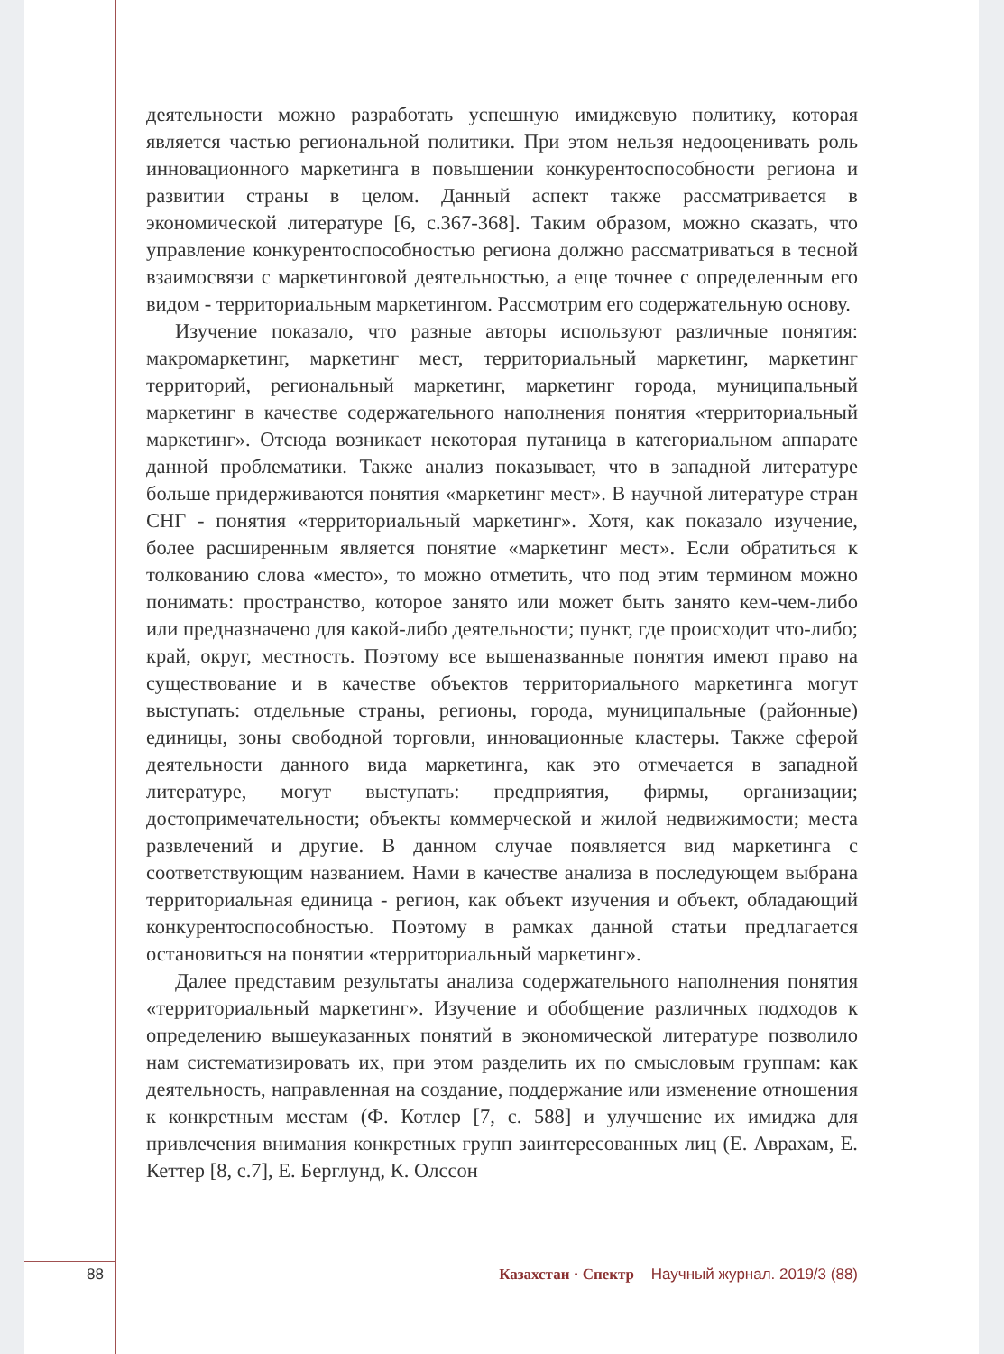деятельности можно разработать успешную имиджевую политику, которая является частью региональной политики. При этом нельзя недооценивать роль инновационного маркетинга в повышении конкурентоспособности региона и развитии страны в целом. Данный аспект также рассматривается в экономической литературе [6, с.367-368]. Таким образом, можно сказать, что управление конкурентоспособностью региона должно рассматриваться в тесной взаимосвязи с маркетинговой деятельностью, а еще точнее с определенным его видом - территориальным маркетингом. Рассмотрим его содержательную основу.
Изучение показало, что разные авторы используют различные понятия: макромаркетинг, маркетинг мест, территориальный маркетинг, маркетинг территорий, региональный маркетинг, маркетинг города, муниципальный маркетинг в качестве содержательного наполнения понятия «территориальный маркетинг». Отсюда возникает некоторая путаница в категориальном аппарате данной проблематики. Также анализ показывает, что в западной литературе больше придерживаются понятия «маркетинг мест». В научной литературе стран СНГ - понятия «территориальный маркетинг». Хотя, как показало изучение, более расширенным является понятие «маркетинг мест». Если обратиться к толкованию слова «место», то можно отметить, что под этим термином можно понимать: пространство, которое занято или может быть занято кем-чем-либо или предназначено для какой-либо деятельности; пункт, где происходит что-либо; край, округ, местность. Поэтому все вышеназванные понятия имеют право на существование и в качестве объектов территориального маркетинга могут выступать: отдельные страны, регионы, города, муниципальные (районные) единицы, зоны свободной торговли, инновационные кластеры. Также сферой деятельности данного вида маркетинга, как это отмечается в западной литературе, могут выступать: предприятия, фирмы, организации; достопримечательности; объекты коммерческой и жилой недвижимости; места развлечений и другие. В данном случае появляется вид маркетинга с соответствующим названием. Нами в качестве анализа в последующем выбрана территориальная единица - регион, как объект изучения и объект, обладающий конкурентоспособностью. Поэтому в рамках данной статьи предлагается остановиться на понятии «территориальный маркетинг».
Далее представим результаты анализа содержательного наполнения понятия «территориальный маркетинг». Изучение и обобщение различных подходов к определению вышеуказанных понятий в экономической литературе позволило нам систематизировать их, при этом разделить их по смысловым группам: как деятельность, направленная на создание, поддержание или изменение отношения к конкретным местам (Ф. Котлер [7, с. 588] и улучшение их имиджа для привлечения внимания конкретных групп заинтересованных лиц (Е. Аврахам, Е. Кеттер [8, с.7], Е. Берглунд, К. Олссон
88 Казахстан · Спектр Научный журнал. 2019/3 (88)